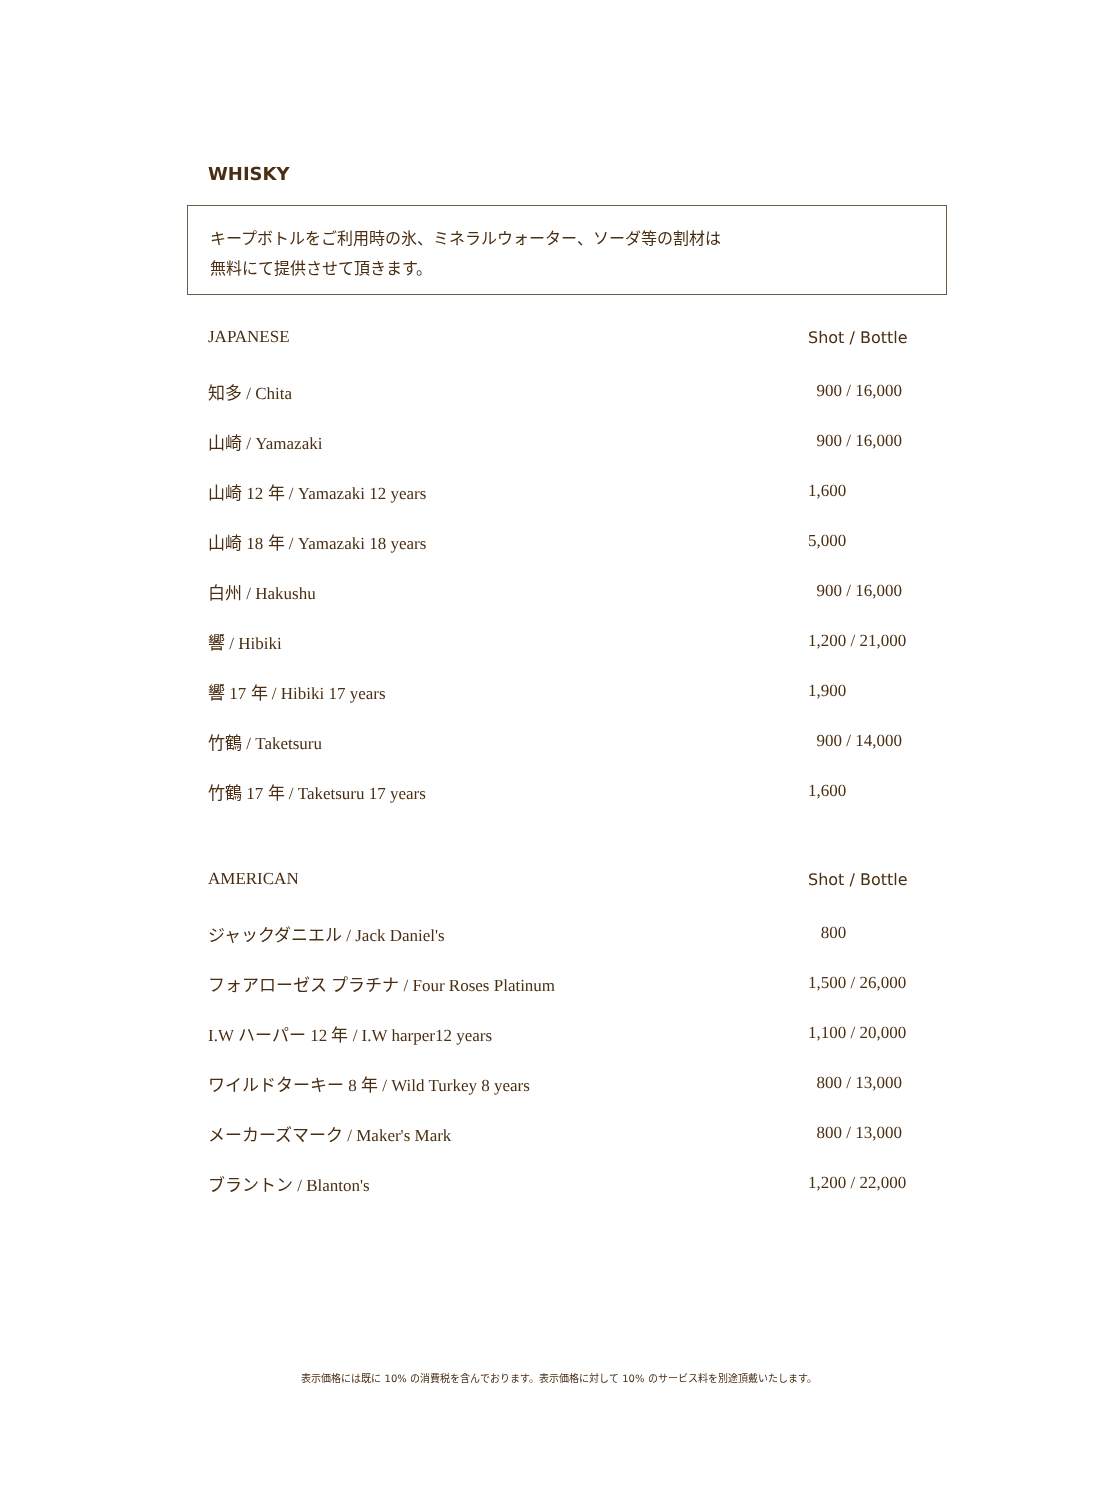WHISKY
キープボトルをご利用時の氷、ミネラルウォーター、ソーダ等の割材は
無料にて提供させて頂きます。
| JAPANESE | Shot / Bottle |
| --- | --- |
| 知多 / Chita | 900 / 16,000 |
| 山崎 / Yamazaki | 900 / 16,000 |
| 山崎 12 年 / Yamazaki 12 years | 1,600 |
| 山崎 18 年 / Yamazaki 18 years | 5,000 |
| 白州 / Hakushu | 900 / 16,000 |
| 響 / Hibiki | 1,200 / 21,000 |
| 響 17 年 / Hibiki 17 years | 1,900 |
| 竹鶴 / Taketsuru | 900 / 14,000 |
| 竹鶴 17 年 / Taketsuru 17 years | 1,600 |
| AMERICAN | Shot / Bottle |
| --- | --- |
| ジャックダニエル / Jack Daniel's | 800 |
| フォアローゼス プラチナ / Four Roses Platinum | 1,500 / 26,000 |
| I.W ハーパー 12 年 / I.W harper12 years | 1,100 / 20,000 |
| ワイルドターキー 8 年 / Wild Turkey 8 years | 800 / 13,000 |
| メーカーズマーク / Maker's Mark | 800 / 13,000 |
| ブラントン / Blanton's | 1,200 / 22,000 |
表示価格には既に 10% の消費税を含んでおります。表示価格に対して 10% のサービス料を別途頂戴いたします。